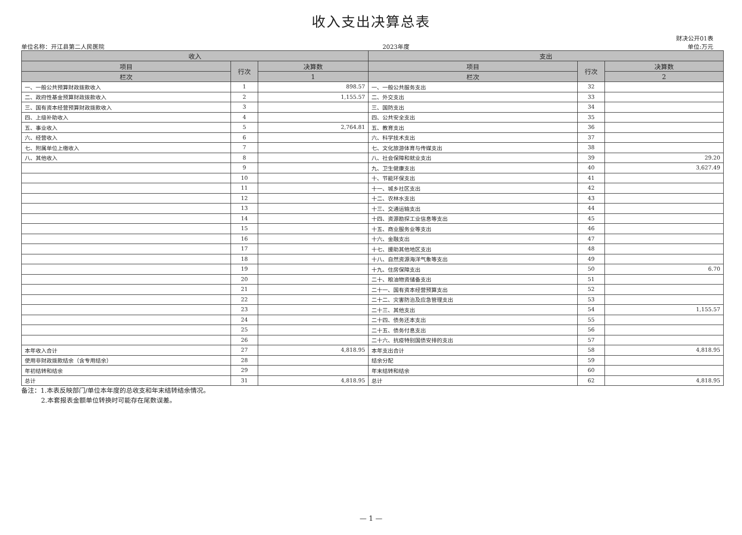收入支出决算总表
财决公开01表
单位名称：开江县第二人民医院 2023年度 单位:万元
| 收入 | | | 支出 | | |
| --- | --- | --- | --- | --- | --- |
| 项目 | 行次 | 决算数 | 项目 | 行次 | 决算数 |
| 栏次 | | 1 | 栏次 | | 2 |
| 一、一般公共预算财政拨款收入 | 1 | 898.57 | 一、一般公共服务支出 | 32 | |
| 二、政府性基金预算财政拨款收入 | 2 | 1,155.57 | 二、外交支出 | 33 | |
| 三、国有资本经营预算财政拨款收入 | 3 | | 三、国防支出 | 34 | |
| 四、上级补助收入 | 4 | | 四、公共安全支出 | 35 | |
| 五、事业收入 | 5 | 2,764.81 | 五、教育支出 | 36 | |
| 六、经营收入 | 6 | | 六、科学技术支出 | 37 | |
| 七、附属单位上缴收入 | 7 | | 七、文化旅游体育与传媒支出 | 38 | |
| 八、其他收入 | 8 | | 八、社会保障和就业支出 | 39 | 29.20 |
| | 9 | | 九、卫生健康支出 | 40 | 3,627.49 |
| | 10 | | 十、节能环保支出 | 41 | |
| | 11 | | 十一、城乡社区支出 | 42 | |
| | 12 | | 十二、农林水支出 | 43 | |
| | 13 | | 十三、交通运输支出 | 44 | |
| | 14 | | 十四、资源勘探工业信息等支出 | 45 | |
| | 15 | | 十五、商业服务业等支出 | 46 | |
| | 16 | | 十六、金融支出 | 47 | |
| | 17 | | 十七、援助其他地区支出 | 48 | |
| | 18 | | 十八、自然资源海洋气象等支出 | 49 | |
| | 19 | | 十九、住房保障支出 | 50 | 6.70 |
| | 20 | | 二十、粮油物资储备支出 | 51 | |
| | 21 | | 二十一、国有资本经营预算支出 | 52 | |
| | 22 | | 二十二、灾害防治及应急管理支出 | 53 | |
| | 23 | | 二十三、其他支出 | 54 | 1,155.57 |
| | 24 | | 二十四、债务还本支出 | 55 | |
| | 25 | | 二十五、债务付息支出 | 56 | |
| | 26 | | 二十六、抗疫特别国债安排的支出 | 57 | |
| 本年收入合计 | 27 | 4,818.95 | 本年支出合计 | 58 | 4,818.95 |
| 使用非财政拨款结余（含专用结余） | 28 | | 结余分配 | 59 | |
| 年初结转和结余 | 29 | | 年末结转和结余 | 60 | |
| 总计 | 31 | 4,818.95 | 总计 | 62 | 4,818.95 |
备注：1.本表反映部门/单位本年度的总收支和年末结转结余情况。
2.本套报表金额单位转换时可能存在尾数误差。
— 1 —